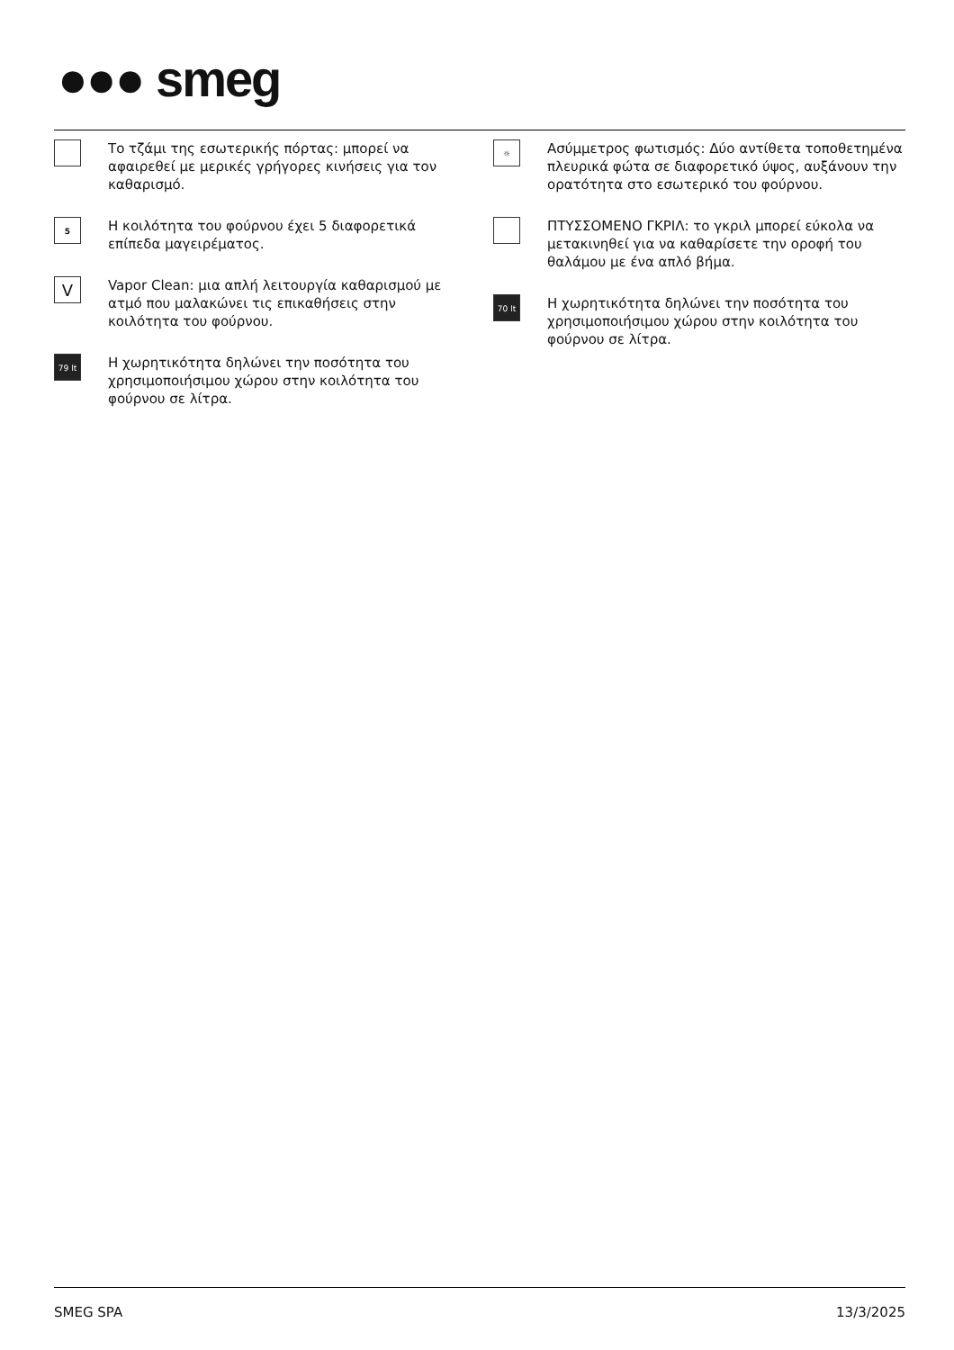●●● smeg
Το τζάμι της εσωτερικής πόρτας: μπορεί να αφαιρεθεί με μερικές γρήγορες κινήσεις για τον καθαρισμό.
5
Η κοιλότητα του φούρνου έχει 5 διαφορετικά επίπεδα μαγειρέματος.
V
Vapor Clean: μια απλή λειτουργία καθαρισμού με ατμό που μαλακώνει τις επικαθήσεις στην κοιλότητα του φούρνου.
79 lt
Η χωρητικότητα δηλώνει την ποσότητα του χρησιμοποιήσιμου χώρου στην κοιλότητα του φούρνου σε λίτρα.
☼
Ασύμμετρος φωτισμός: Δύο αντίθετα τοποθετημένα πλευρικά φώτα σε διαφορετικό ύψος, αυξάνουν την ορατότητα στο εσωτερικό του φούρνου.
ΠΤΥΣΣΟΜΕΝΟ ΓΚΡΙΛ: το γκριλ μπορεί εύκολα να μετακινηθεί για να καθαρίσετε την οροφή του θαλάμου με ένα απλό βήμα.
70 lt
Η χωρητικότητα δηλώνει την ποσότητα του χρησιμοποιήσιμου χώρου στην κοιλότητα του φούρνου σε λίτρα.
SMEG SPA 13/3/2025